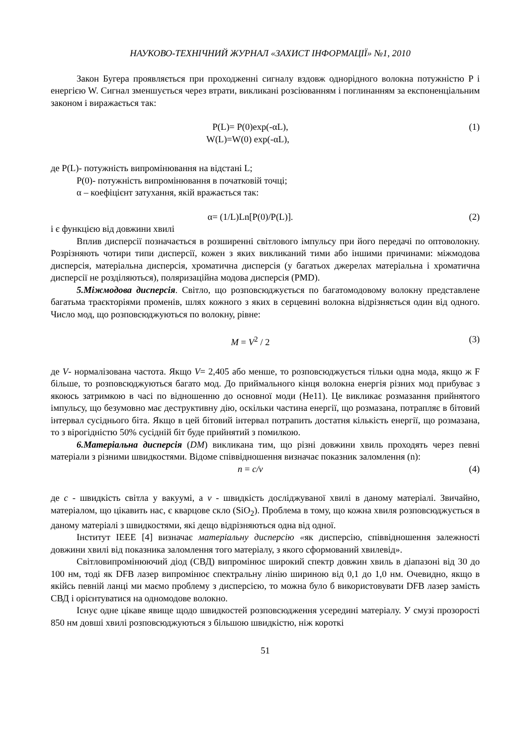НАУКОВО-ТЕХНІЧНИЙ ЖУРНАЛ «ЗАХИСТ ІНФОРМАЦІЇ» №1, 2010
Закон Бугера проявляється при проходженні сигналу вздовж однорідного волокна потужністю P і енергією W. Сигнал зменшується через втрати, викликані розсіюванням і поглинанням за експоненціальним законом і виражається так:
P(L)= P(0)exp(-αL), (1)
W(L)=W(0) exp(-αL),
де P(L)- потужність випромінювання на відстані L;
P(0)- потужність випромінювання в початковій точці;
α – коефіцієнт затухання, якій вражається так:
α= (1/L)Ln[P(0)/P(L)]. (2)
і є функцією від довжини хвилі
Вплив дисперсії позначається в розширенні світлового імпульсу при його передачі по оптоволокну. Розрізняють чотири типи дисперсії, кожен з яких викликаний тими або іншими причинами: міжмодова дисперсія, матеріальна дисперсія, хроматична дисперсія (у багатьох джерелах матеріальна і хроматична дисперсії не розділяються), поляризаційна модова дисперсія (PMD).
5.Міжмодова дисперсія. Світло, що розповсюджується по багатомодовому волокну представлене багатьма траєкторіями променів, шлях кожного з яких в серцевині волокна відрізняється один від одного. Число мод, що розповсюджуються по волокну, рівне:
M = V<sup>2</sup> / 2 (3)
де V- нормалізована частота. Якщо V= 2,405 або менше, то розповсюджується тільки одна мода, якщо ж F більше, то розповсюджуються багато мод. До приймального кінця волокна енергія різних мод прибуває з якоюсь затримкою в часі по відношенню до основної моди (He11). Це викликає розмазання прийнятого імпульсу, що безумовно має деструктивну дію, оскільки частина енергії, що розмазана, потрапляє в бітовий інтервал сусіднього біта. Якщо в цей бітовий інтервал потрапить достатня кількість енергії, що розмазана, то з вірогідністю 50% сусідній біт буде прийнятий з помилкою.
6.Матеріальна дисперсія (DM) викликана тим, що різні довжини хвиль проходять через певні матеріали з різними швидкостями. Відоме співвідношення визначає показник заломлення (n):
n = c/v (4)
де c - швидкість світла у вакуумі, а v - швидкість досліджуваної хвилі в даному матеріалі. Звичайно, матеріалом, що цікавить нас, є кварцове скло (SiO<sub>2</sub>). Проблема в тому, що кожна хвиля розповсюджується в даному матеріалі з швидкостями, які дещо відрізняються одна від одної.
Інститут IEEE [4] визначає матеріальну дисперсію «як дисперсію, співвідношення залежності довжини хвилі від показника заломлення того матеріалу, з якого сформований хвилевід».
Світловипромінюючий діод (СВД) випромінює широкий спектр довжин хвиль в діапазоні від 30 до 100 нм, тоді як DFB лазер випромінює спектральну лінію шириною від 0,1 до 1,0 нм. Очевидно, якщо в якійсь певній ланці ми маємо проблему з дисперсією, то можна було б використовувати DFB лазер замість СВД і орієнтуватися на одномодове волокно.
Існує одне цікаве явище щодо швидкостей розповсюдження усередині матеріалу. У смузі прозорості 850 нм довші хвилі розповсюджуються з більшою швидкістю, ніж короткі
51